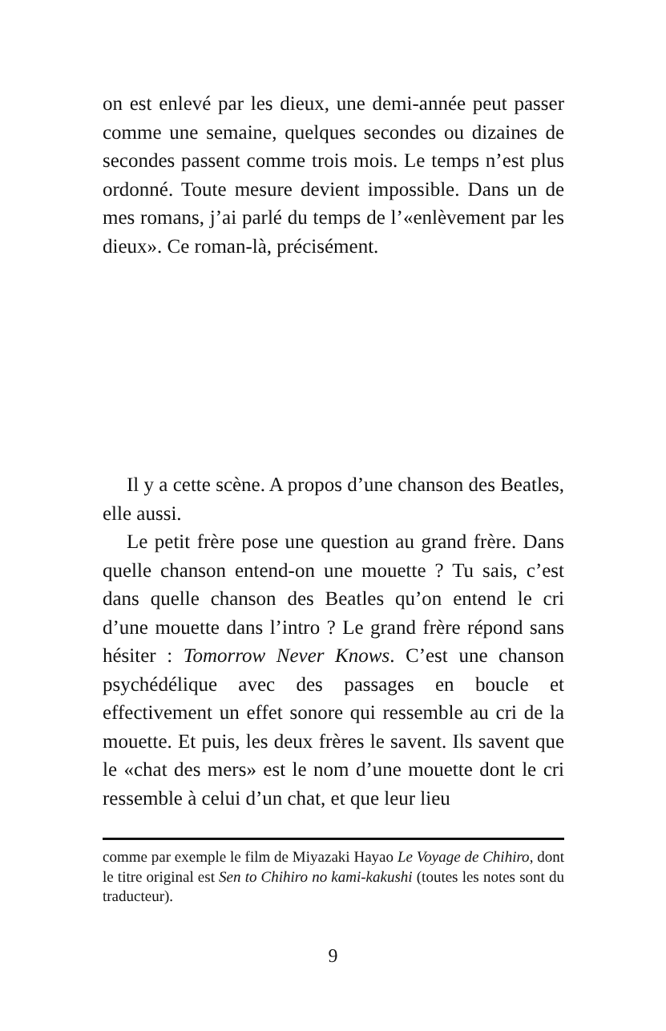on est enlevé par les dieux, une demi-année peut passer comme une semaine, quelques secondes ou dizaines de secondes passent comme trois mois. Le temps n’est plus ordonné. Toute mesure devient impossible. Dans un de mes romans, j’ai parlé du temps de l’«enlèvement par les dieux». Ce roman-là, précisément.
Il y a cette scène. A propos d’une chanson des Beatles, elle aussi.
Le petit frère pose une question au grand frère. Dans quelle chanson entend-on une mouette ? Tu sais, c’est dans quelle chanson des Beatles qu’on entend le cri d’une mouette dans l’intro ? Le grand frère répond sans hésiter : Tomorrow Never Knows. C’est une chanson psychédélique avec des passages en boucle et effectivement un effet sonore qui ressemble au cri de la mouette. Et puis, les deux frères le savent. Ils savent que le «chat des mers» est le nom d’une mouette dont le cri ressemble à celui d’un chat, et que leur lieu
comme par exemple le film de Miyazaki Hayao Le Voyage de Chihiro, dont le titre original est Sen to Chihiro no kami-kakushi (toutes les notes sont du traducteur).
9